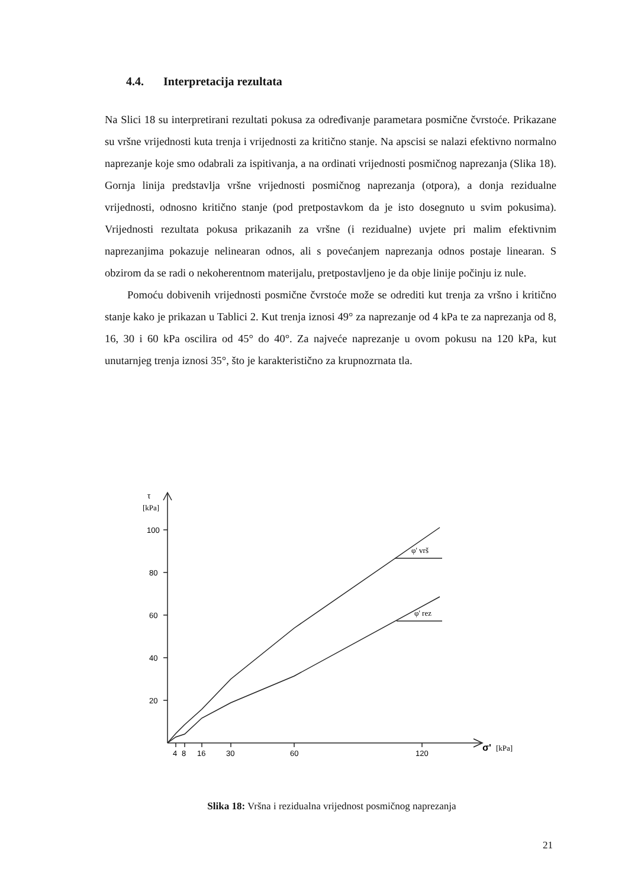4.4. Interpretacija rezultata
Na Slici 18 su interpretirani rezultati pokusa za određivanje parametara posmične čvrstoće. Prikazane su vršne vrijednosti kuta trenja i vrijednosti za kritično stanje. Na apscisi se nalazi efektivno normalno naprezanje koje smo odabrali za ispitivanja, a na ordinati vrijednosti posmičnog naprezanja (Slika 18). Gornja linija predstavlja vršne vrijednosti posmičnog naprezanja (otpora), a donja rezidualne vrijednosti, odnosno kritično stanje (pod pretpostavkom da je isto dosegnuto u svim pokusima). Vrijednosti rezultata pokusa prikazanih za vršne (i rezidualne) uvjete pri malim efektivnim naprezanjima pokazuje nelinearan odnos, ali s povećanjem naprezanja odnos postaje linearan. S obzirom da se radi o nekoherentnom materijalu, pretpostavljeno je da obje linije počinju iz nule.
Pomoću dobivenih vrijednosti posmične čvrstoće može se odrediti kut trenja za vršno i kritično stanje kako je prikazan u Tablici 2. Kut trenja iznosi 49° za naprezanje od 4 kPa te za naprezanja od 8, 16, 30 i 60 kPa oscilira od 45° do 40°. Za najveće naprezanje u ovom pokusu na 120 kPa, kut unutarnjeg trenja iznosi 35°, što je karakteristično za krupnozrnata tla.
τ
[kPa]
100
80
60
40
20
4
8
16
30
60
120
φ' vrš
φ' rez
σ'
[kPa]
Slika 18: Vršna i rezidualna vrijednost posmičnog naprezanja
21